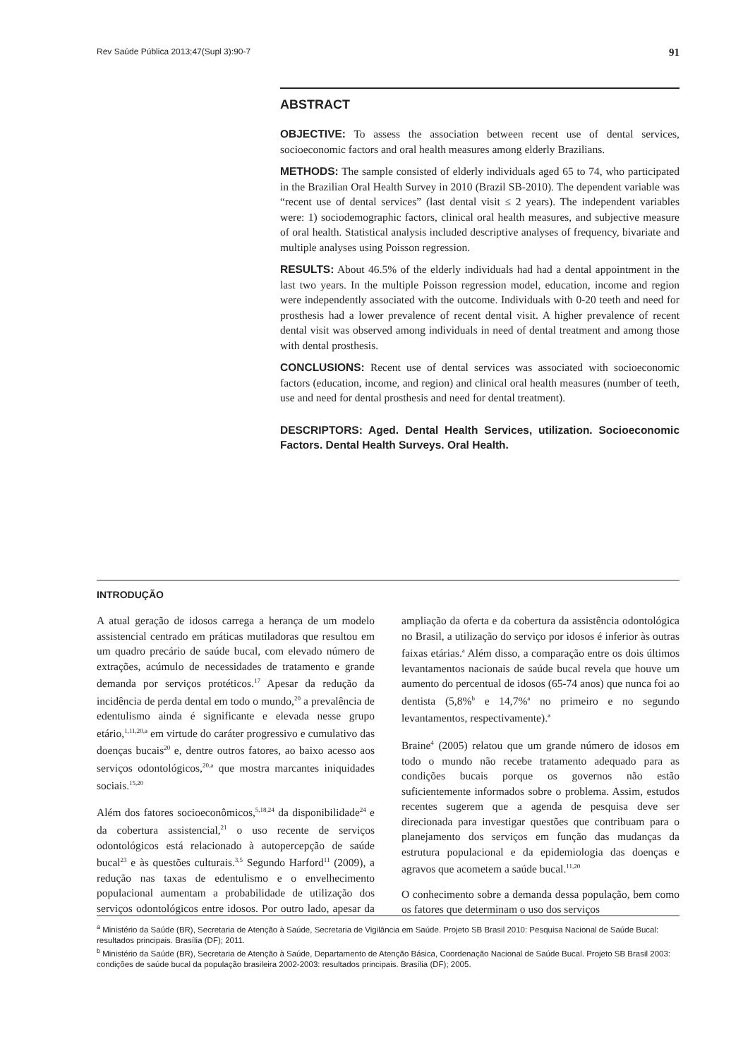Rev Saúde Pública 2013;47(Supl 3):90-7 91
ABSTRACT
OBJECTIVE: To assess the association between recent use of dental services, socioeconomic factors and oral health measures among elderly Brazilians.
METHODS: The sample consisted of elderly individuals aged 65 to 74, who participated in the Brazilian Oral Health Survey in 2010 (Brazil SB-2010). The dependent variable was “recent use of dental services” (last dental visit ≤ 2 years). The independent variables were: 1) sociodemographic factors, clinical oral health measures, and subjective measure of oral health. Statistical analysis included descriptive analyses of frequency, bivariate and multiple analyses using Poisson regression.
RESULTS: About 46.5% of the elderly individuals had had a dental appointment in the last two years. In the multiple Poisson regression model, education, income and region were independently associated with the outcome. Individuals with 0-20 teeth and need for prosthesis had a lower prevalence of recent dental visit. A higher prevalence of recent dental visit was observed among individuals in need of dental treatment and among those with dental prosthesis.
CONCLUSIONS: Recent use of dental services was associated with socioeconomic factors (education, income, and region) and clinical oral health measures (number of teeth, use and need for dental prosthesis and need for dental treatment).
DESCRIPTORS: Aged. Dental Health Services, utilization. Socioeconomic Factors. Dental Health Surveys. Oral Health.
INTRODUÇÃO
A atual geração de idosos carrega a herança de um modelo assistencial centrado em práticas mutiladoras que resultou em um quadro precário de saúde bucal, com elevado número de extrações, acúmulo de necessidades de tratamento e grande demanda por serviços protéticos.<sup>17</sup> Apesar da redução da incidência de perda dental em todo o mundo,<sup>20</sup> a prevalência de edentulismo ainda é significante e elevada nesse grupo etário,<sup>1,11,20,a</sup> em virtude do caráter progressivo e cumulativo das doenças bucais<sup>20</sup> e, dentre outros fatores, ao baixo acesso aos serviços odontológicos,<sup>20,a</sup> que mostra marcantes iniquidades sociais.<sup>15,20</sup>
Além dos fatores socioeconômicos,<sup>5,18,24</sup> da disponibilidade<sup>24</sup> e da cobertura assistencial,<sup>21</sup> o uso recente de serviços odontológicos está relacionado à autopercepção de saúde bucal<sup>23</sup> e às questões culturais.<sup>3,5</sup> Segundo Harford<sup>11</sup> (2009), a redução nas taxas de edentulismo e o envelhecimento populacional aumentam a probabilidade de utilização dos serviços odontológicos entre idosos. Por outro lado, apesar da ampliação da oferta e da cobertura da assistência odontológica no Brasil, a utilização do serviço por idosos é inferior às outras faixas etárias.<sup>a</sup> Além disso, a comparação entre os dois últimos levantamentos nacionais de saúde bucal revela que houve um aumento do percentual de idosos (65-74 anos) que nunca foi ao dentista (5,8%<sup>b</sup> e 14,7%<sup>a</sup> no primeiro e no segundo levantamentos, respectivamente).<sup>a</sup>
Braine<sup>4</sup> (2005) relatou que um grande número de idosos em todo o mundo não recebe tratamento adequado para as condições bucais porque os governos não estão suficientemente informados sobre o problema. Assim, estudos recentes sugerem que a agenda de pesquisa deve ser direcionada para investigar questões que contribuam para o planejamento dos serviços em função das mudanças da estrutura populacional e da epidemiologia das doenças e agravos que acometem a saúde bucal.<sup>11,20</sup>
O conhecimento sobre a demanda dessa população, bem como os fatores que determinam o uso dos serviços
<sup>a</sup> Ministério da Saúde (BR), Secretaria de Atenção à Saúde, Secretaria de Vigilância em Saúde. Projeto SB Brasil 2010: Pesquisa Nacional de Saúde Bucal: resultados principais. Brasília (DF); 2011.
<sup>b</sup> Ministério da Saúde (BR), Secretaria de Atenção à Saúde, Departamento de Atenção Básica, Coordenação Nacional de Saúde Bucal. Projeto SB Brasil 2003: condições de saúde bucal da população brasileira 2002-2003: resultados principais. Brasília (DF); 2005.